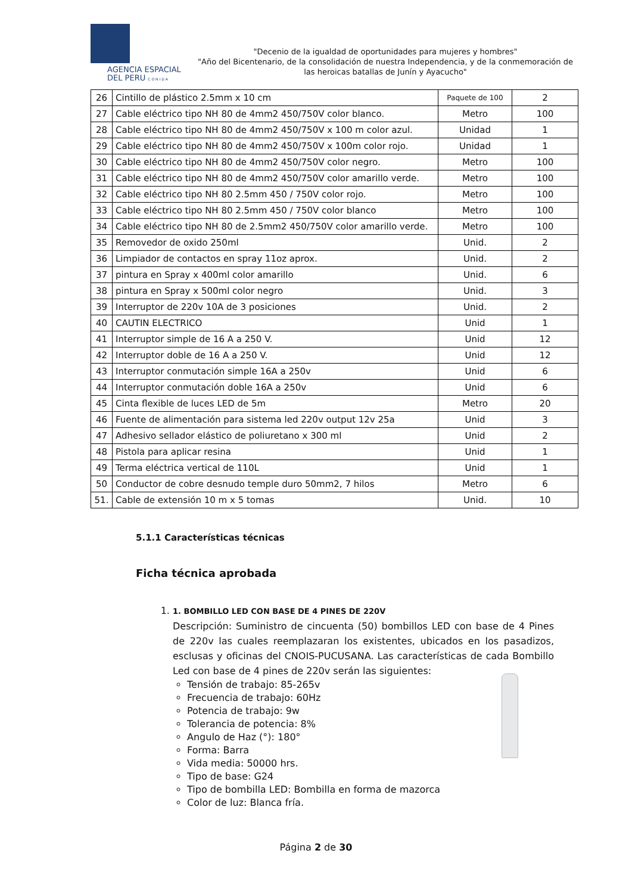AGENCIA ESPACIAL
DEL PERU C O N I D A
"Decenio de la igualdad de oportunidades para mujeres y hombres"
"Año del Bicentenario, de la consolidación de nuestra Independencia, y de la conmemoración de las heroicas batallas de Junín y Ayacucho"
| 26 | Cintillo de plástico 2.5mm x 10 cm | Paquete de 100 | 2 |
| 27 | Cable eléctrico tipo NH 80 de 4mm2 450/750V color blanco. | Metro | 100 |
| 28 | Cable eléctrico tipo NH 80 de 4mm2 450/750V x 100 m color azul. | Unidad | 1 |
| 29 | Cable eléctrico tipo NH 80 de 4mm2 450/750V x 100m color rojo. | Unidad | 1 |
| 30 | Cable eléctrico tipo NH 80 de 4mm2 450/750V color negro. | Metro | 100 |
| 31 | Cable eléctrico tipo NH 80 de 4mm2 450/750V color amarillo verde. | Metro | 100 |
| 32 | Cable eléctrico tipo NH 80 2.5mm 450 / 750V color rojo. | Metro | 100 |
| 33 | Cable eléctrico tipo NH 80 2.5mm 450 / 750V color blanco | Metro | 100 |
| 34 | Cable eléctrico tipo NH 80 de 2.5mm2 450/750V color amarillo verde. | Metro | 100 |
| 35 | Removedor de oxido 250ml | Unid. | 2 |
| 36 | Limpiador de contactos en spray 11oz aprox. | Unid. | 2 |
| 37 | pintura en Spray x 400ml color amarillo | Unid. | 6 |
| 38 | pintura en Spray x 500ml color negro | Unid. | 3 |
| 39 | Interruptor de 220v 10A de 3 posiciones | Unid. | 2 |
| 40 | CAUTIN ELECTRICO | Unid | 1 |
| 41 | Interruptor simple de 16 A a 250 V. | Unid | 12 |
| 42 | Interruptor doble de 16 A a 250 V. | Unid | 12 |
| 43 | Interruptor conmutación simple 16A a 250v | Unid | 6 |
| 44 | Interruptor conmutación doble 16A a 250v | Unid | 6 |
| 45 | Cinta flexible de luces LED de 5m | Metro | 20 |
| 46 | Fuente de alimentación para sistema led 220v output 12v 25a | Unid | 3 |
| 47 | Adhesivo sellador elástico de poliuretano x 300 ml | Unid | 2 |
| 48 | Pistola para aplicar resina | Unid | 1 |
| 49 | Terma eléctrica vertical de 110L | Unid | 1 |
| 50 | Conductor de cobre desnudo temple duro 50mm2, 7 hilos | Metro | 6 |
| 51. | Cable de extensión 10 m x 5 tomas | Unid. | 10 |
5.1.1 Características técnicas
Ficha técnica aprobada
1. 1. BOMBILLO LED CON BASE DE 4 PINES DE 220V
Descripción: Suministro de cincuenta (50) bombillos LED con base de 4 Pines de 220v las cuales reemplazaran los existentes, ubicados en los pasadizos, esclusas y oficinas del CNOIS-PUCUSANA. Las características de cada Bombillo Led con base de 4 pines de 220v serán las siguientes:
Tensión de trabajo: 85-265v
Frecuencia de trabajo: 60Hz
Potencia de trabajo: 9w
Tolerancia de potencia: 8%
Angulo de Haz (°): 180°
Forma: Barra
Vida media: 50000 hrs.
Tipo de base: G24
Tipo de bombilla LED: Bombilla en forma de mazorca
Color de luz: Blanca fría.
Página 2 de 30